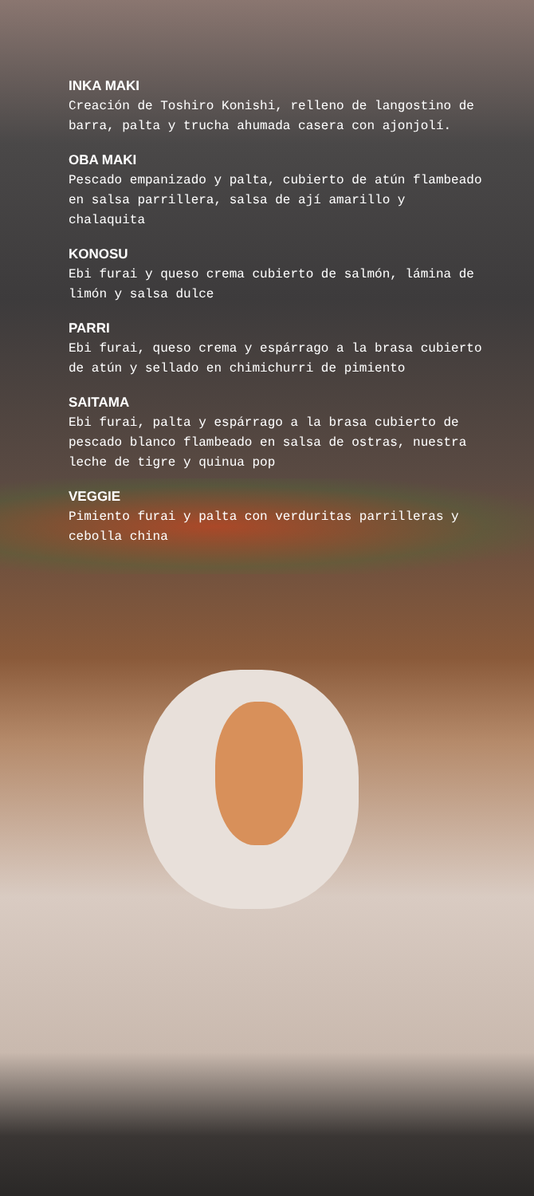INKA MAKI
Creación de Toshiro Konishi, relleno de langostino de barra, palta y trucha ahumada casera con ajonjolí.
OBA MAKI
Pescado empanizado y palta, cubierto de atún flambeado en salsa parrillera, salsa de ají amarillo y chalaquita
KONOSU
Ebi furai y queso crema cubierto de salmón, lámina de limón y salsa dulce
PARRI
Ebi furai, queso crema y espárrago a la brasa cubierto de atún y sellado en chimichurri de pimiento
SAITAMA
Ebi furai, palta y espárrago a la brasa cubierto de pescado blanco flambeado en salsa de ostras, nuestra leche de tigre y quinua pop
VEGGIE
Pimiento furai y palta con verduritas parrilleras y cebolla china